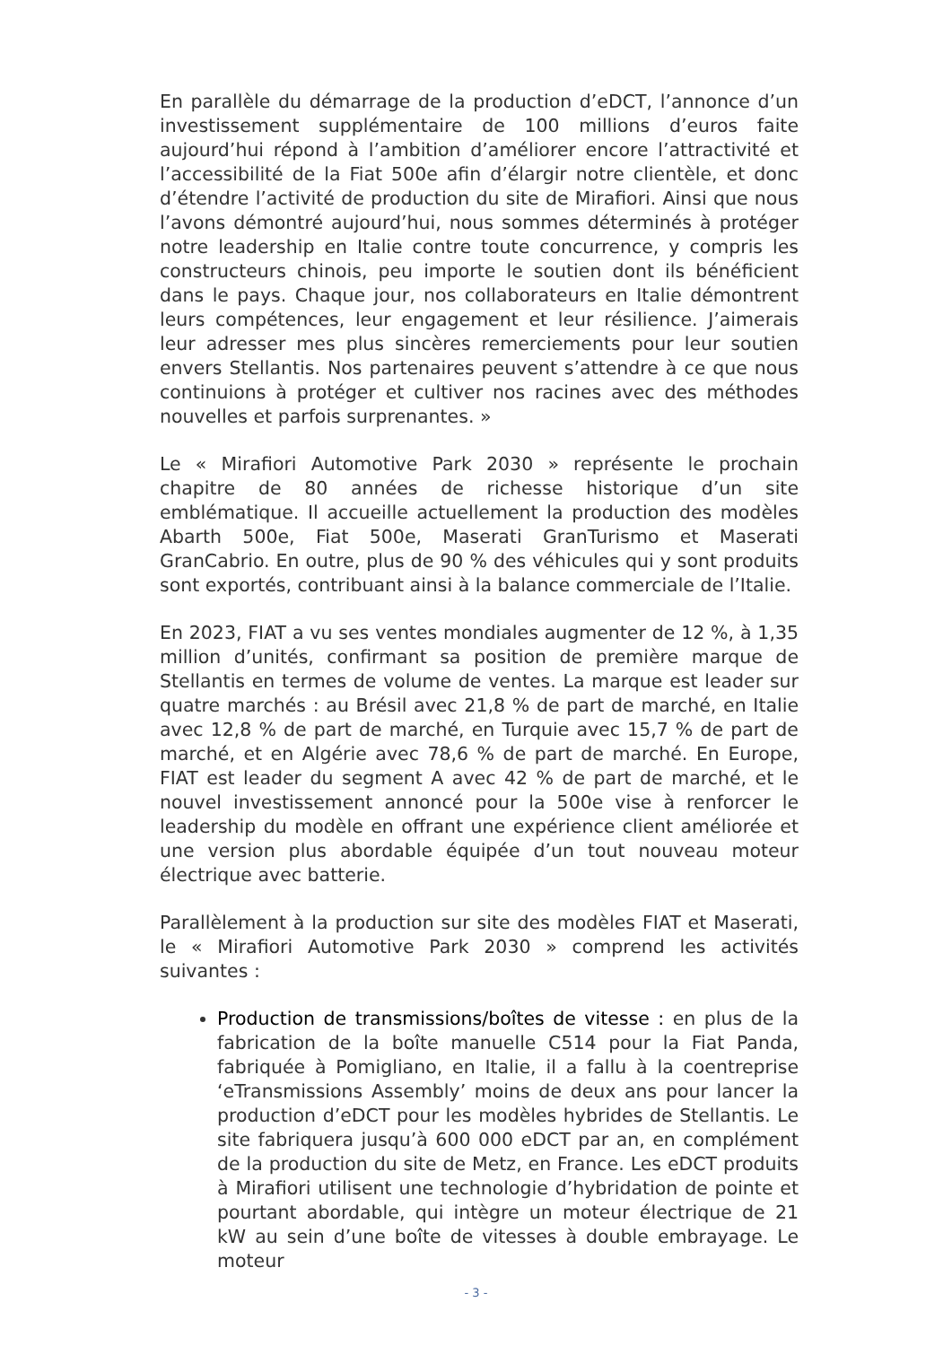En parallèle du démarrage de la production d’eDCT, l’annonce d’un investissement supplémentaire de 100 millions d’euros faite aujourd’hui répond à l’ambition d’améliorer encore l’attractivité et l’accessibilité de la Fiat 500e afin d’élargir notre clientèle, et donc d’étendre l’activité de production du site de Mirafiori. Ainsi que nous l’avons démontré aujourd’hui, nous sommes déterminés à protéger notre leadership en Italie contre toute concurrence, y compris les constructeurs chinois, peu importe le soutien dont ils bénéficient dans le pays. Chaque jour, nos collaborateurs en Italie démontrent leurs compétences, leur engagement et leur résilience. J’aimerais leur adresser mes plus sincères remerciements pour leur soutien envers Stellantis. Nos partenaires peuvent s’attendre à ce que nous continuions à protéger et cultiver nos racines avec des méthodes nouvelles et parfois surprenantes. »
Le « Mirafiori Automotive Park 2030 » représente le prochain chapitre de 80 années de richesse historique d’un site emblématique. Il accueille actuellement la production des modèles Abarth 500e, Fiat 500e, Maserati GranTurismo et Maserati GranCabrio. En outre, plus de 90 % des véhicules qui y sont produits sont exportés, contribuant ainsi à la balance commerciale de l’Italie.
En 2023, FIAT a vu ses ventes mondiales augmenter de 12 %, à 1,35 million d’unités, confirmant sa position de première marque de Stellantis en termes de volume de ventes. La marque est leader sur quatre marchés : au Brésil avec 21,8 % de part de marché, en Italie avec 12,8 % de part de marché, en Turquie avec 15,7 % de part de marché, et en Algérie avec 78,6 % de part de marché. En Europe, FIAT est leader du segment A avec 42 % de part de marché, et le nouvel investissement annoncé pour la 500e vise à renforcer le leadership du modèle en offrant une expérience client améliorée et une version plus abordable équipée d’un tout nouveau moteur électrique avec batterie.
Parallèlement à la production sur site des modèles FIAT et Maserati, le « Mirafiori Automotive Park 2030 » comprend les activités suivantes :
Production de transmissions/boîtes de vitesse : en plus de la fabrication de la boîte manuelle C514 pour la Fiat Panda, fabriquée à Pomigliano, en Italie, il a fallu à la coentreprise ‘eTransmissions Assembly’ moins de deux ans pour lancer la production d’eDCT pour les modèles hybrides de Stellantis. Le site fabriquera jusqu’à 600 000 eDCT par an, en complément de la production du site de Metz, en France. Les eDCT produits à Mirafiori utilisent une technologie d’hybridation de pointe et pourtant abordable, qui intègre un moteur électrique de 21 kW au sein d’une boîte de vitesses à double embrayage. Le moteur
- 3 -